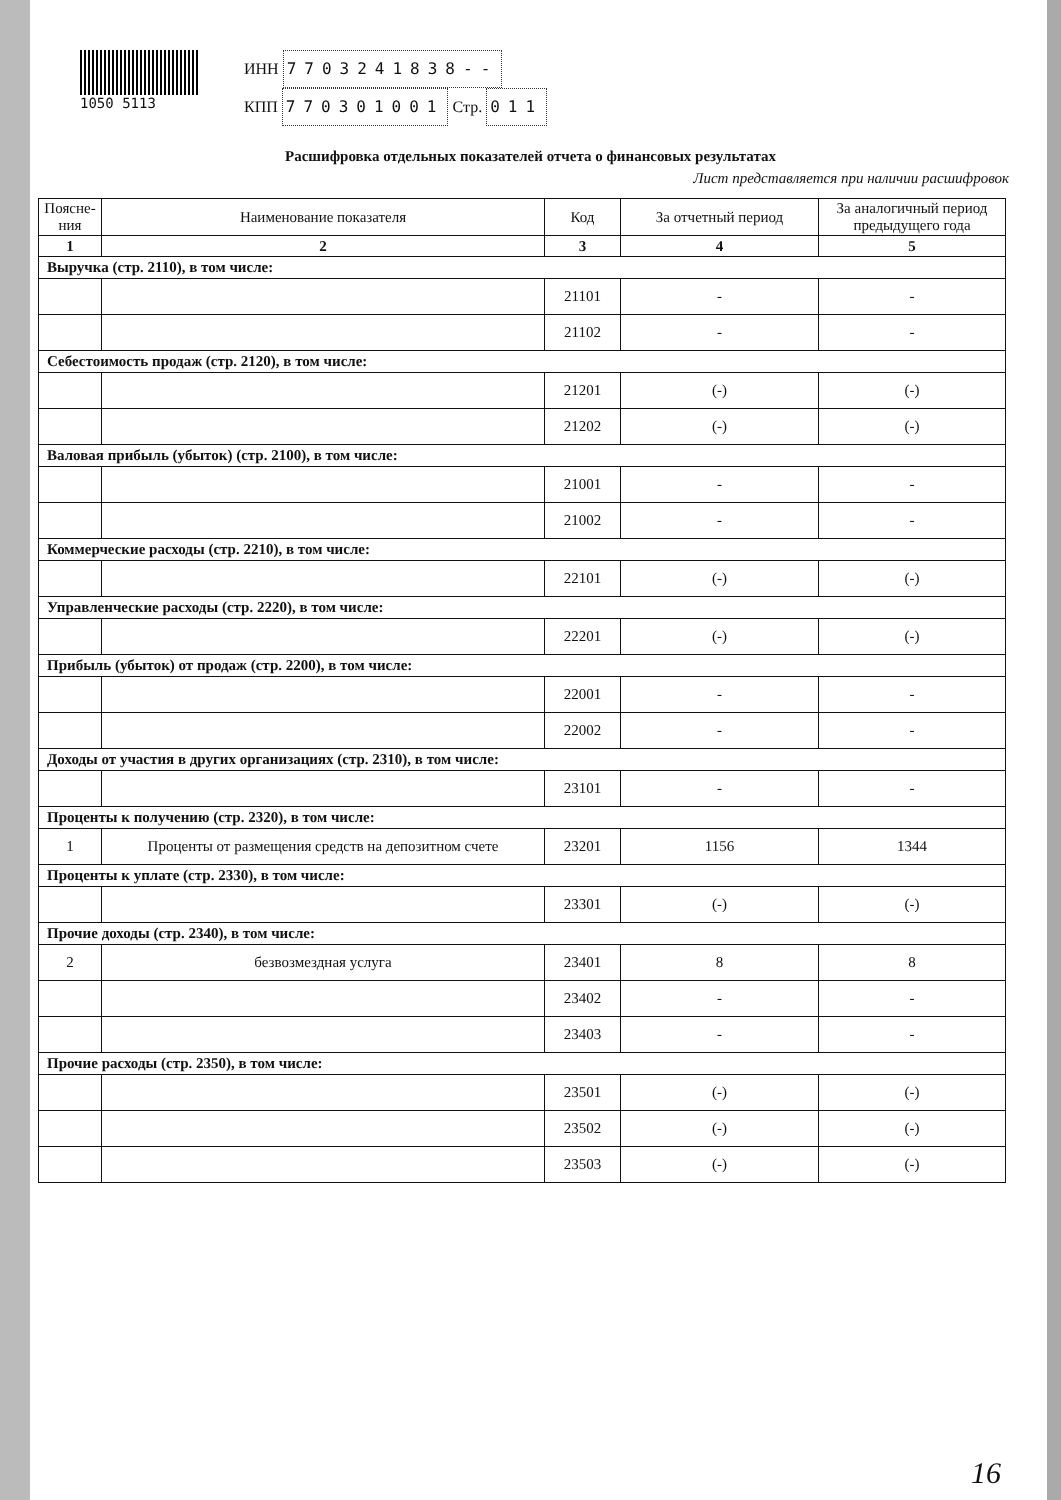1050 5113
ИНН 7703241838--
КПП 770301001 Стр. 011
Расшифровка отдельных показателей отчета о финансовых результатах
Лист представляется при наличии расшифровок
| Поясне- ния | Наименование показателя | Код | За отчетный период | За аналогичный период предыдущего года |
| --- | --- | --- | --- | --- |
| 1 | 2 | 3 | 4 | 5 |
| Выручка (стр. 2110), в том числе: | | | | |
| | | 21101 | - | - |
| | | 21102 | - | - |
| Себестоимость продаж (стр. 2120), в том числе: | | | | |
| | | 21201 | (-) | (-) |
| | | 21202 | (-) | (-) |
| Валовая прибыль (убыток) (стр. 2100), в том числе: | | | | |
| | | 21001 | - | - |
| | | 21002 | - | - |
| Коммерческие расходы (стр. 2210), в том числе: | | | | |
| | | 22101 | (-) | (-) |
| Управленческие расходы (стр. 2220), в том числе: | | | | |
| | | 22201 | (-) | (-) |
| Прибыль (убыток) от продаж (стр. 2200), в том числе: | | | | |
| | | 22001 | - | - |
| | | 22002 | - | - |
| Доходы от участия в других организациях (стр. 2310), в том числе: | | | | |
| | | 23101 | - | - |
| Проценты к получению (стр. 2320), в том числе: | | | | |
| 1 | Проценты от размещения средств на депозитном счете | 23201 | 1156 | 1344 |
| Проценты к уплате (стр. 2330), в том числе: | | | | |
| | | 23301 | (-) | (-) |
| Прочие доходы (стр. 2340), в том числе: | | | | |
| 2 | безвозмездная услуга | 23401 | 8 | 8 |
| | | 23402 | - | - |
| | | 23403 | - | - |
| Прочие расходы (стр. 2350), в том числе: | | | | |
| | | 23501 | (-) | (-) |
| | | 23502 | (-) | (-) |
| | | 23503 | (-) | (-) |
16